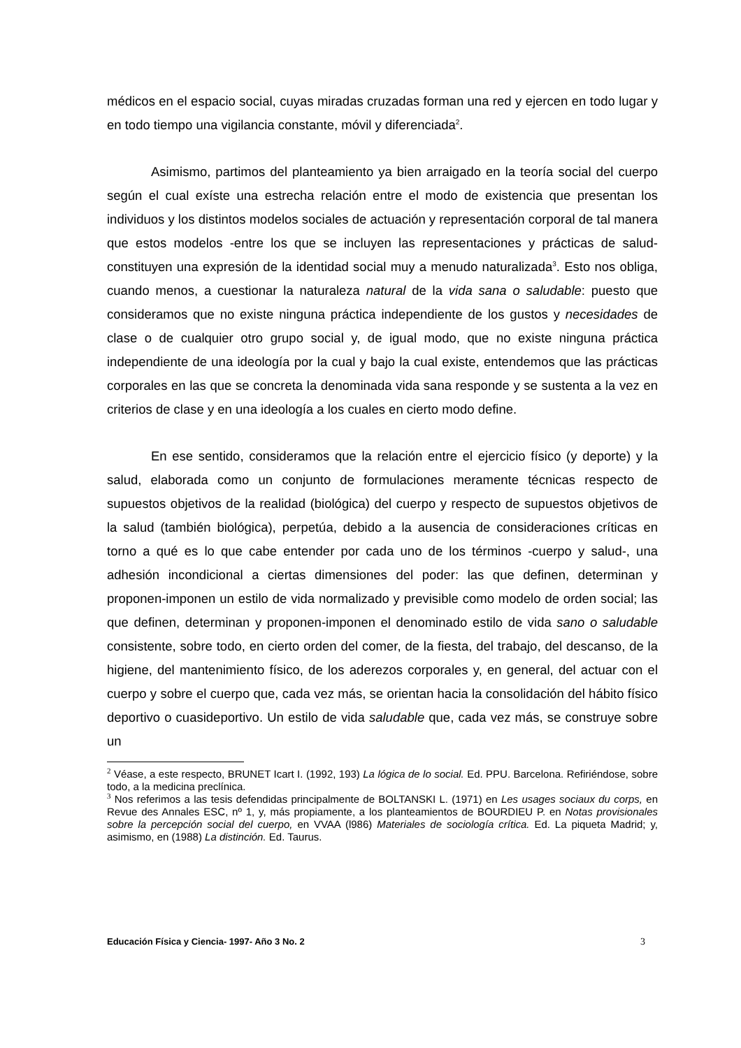médicos en el espacio social, cuyas miradas cruzadas forman una red y ejercen en todo lugar y en todo tiempo una vigilancia constante, móvil y diferenciada<sup>2</sup>.
Asimismo, partimos del planteamiento ya bien arraigado en la teoría social del cuerpo según el cual exíste una estrecha relación entre el modo de existencia que presentan los individuos y los distintos modelos sociales de actuación y representación corporal de tal manera que estos modelos -entre los que se incluyen las representaciones y prácticas de salud- constituyen una expresión de la identidad social muy a menudo naturalizada<sup>3</sup>. Esto nos obliga, cuando menos, a cuestionar la naturaleza natural de la vida sana o saludable: puesto que consideramos que no existe ninguna práctica independiente de los gustos y necesidades de clase o de cualquier otro grupo social y, de igual modo, que no existe ninguna práctica independiente de una ideología por la cual y bajo la cual existe, entendemos que las prácticas corporales en las que se concreta la denominada vida sana responde y se sustenta a la vez en criterios de clase y en una ideología a los cuales en cierto modo define.
En ese sentido, consideramos que la relación entre el ejercicio físico (y deporte) y la salud, elaborada como un conjunto de formulaciones meramente técnicas respecto de supuestos objetivos de la realidad (biológica) del cuerpo y respecto de supuestos objetivos de la salud (también biológica), perpetúa, debido a la ausencia de consideraciones críticas en torno a qué es lo que cabe entender por cada uno de los términos -cuerpo y salud-, una adhesión incondicional a ciertas dimensiones del poder: las que definen, determinan y proponen-imponen un estilo de vida normalizado y previsible como modelo de orden social; las que definen, determinan y proponen-imponen el denominado estilo de vida sano o saludable consistente, sobre todo, en cierto orden del comer, de la fiesta, del trabajo, del descanso, de la higiene, del mantenimiento físico, de los aderezos corporales y, en general, del actuar con el cuerpo y sobre el cuerpo que, cada vez más, se orientan hacia la consolidación del hábito físico deportivo o cuasideportivo. Un estilo de vida saludable que, cada vez más, se construye sobre un
<sup>2</sup> Véase, a este respecto, BRUNET Icart I. (1992, 193) La lógica de lo social. Ed. PPU. Barcelona. Refiriéndose, sobre todo, a la medicina preclínica.
<sup>3</sup> Nos referimos a las tesis defendidas principalmente de BOLTANSKI L. (1971) en Les usages sociaux du corps, en Revue des Annales ESC, nº 1, y, más propiamente, a los planteamientos de BOURDIEU P. en Notas provisionales sobre la percepción social del cuerpo, en VVAA (l986) Materiales de sociología crítica. Ed. La piqueta Madrid; y, asimismo, en (1988) La distinción. Ed. Taurus.
Educación Física y Ciencia- 1997- Año 3 No. 2 3